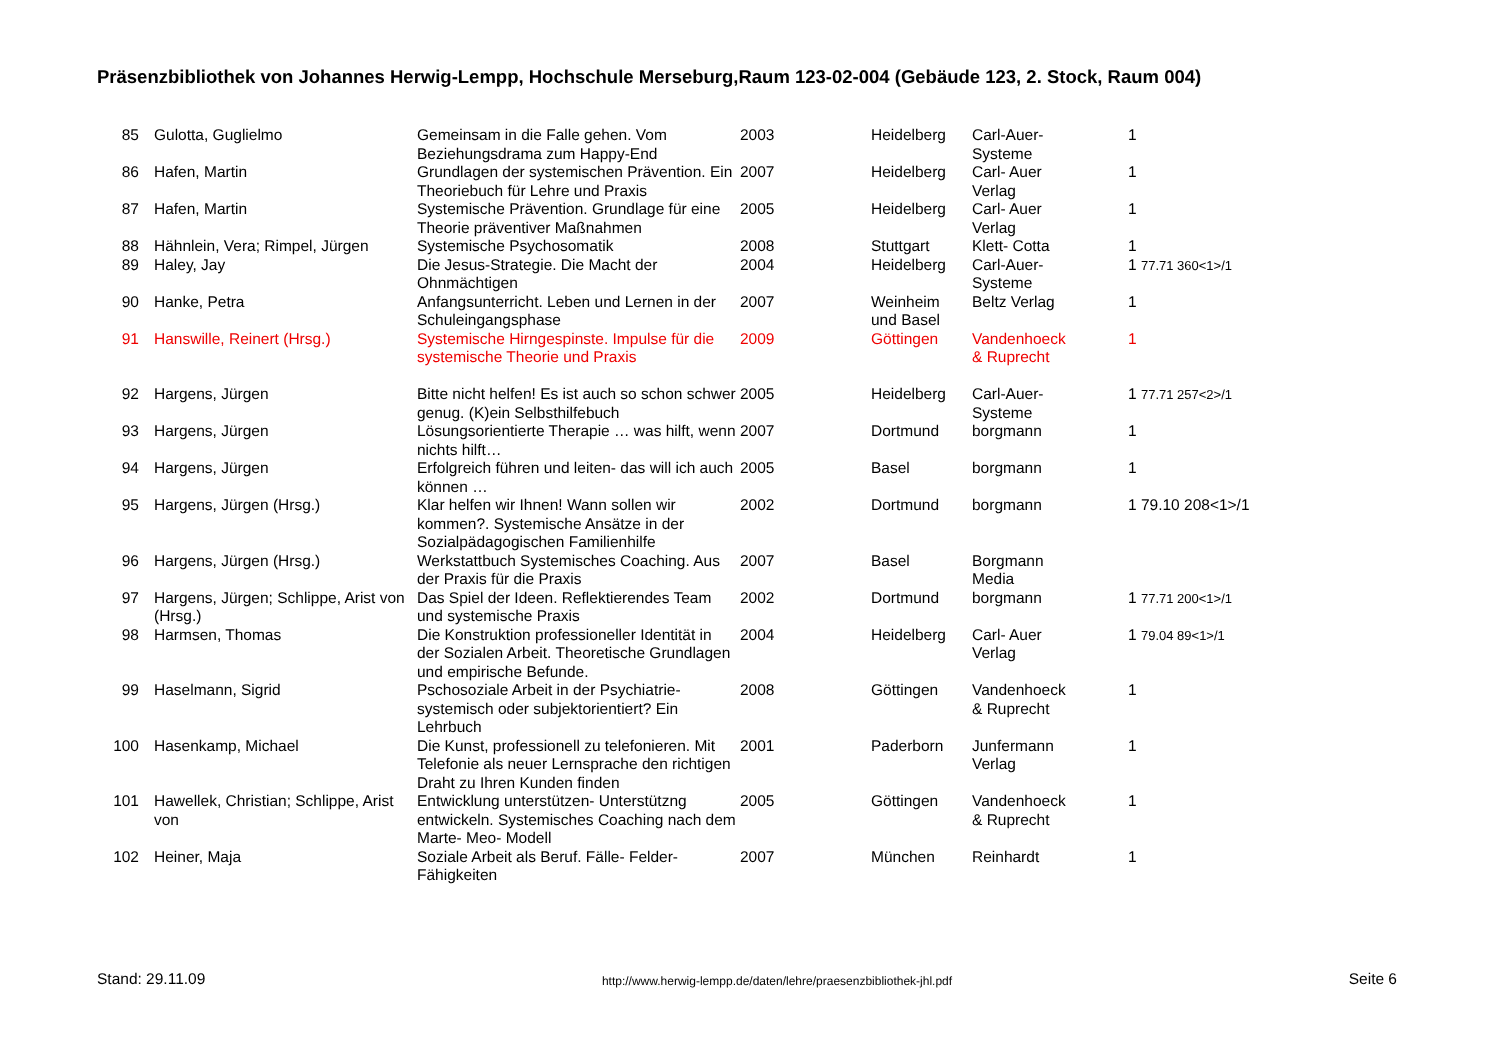Präsenzbibliothek von Johannes Herwig-Lempp, Hochschule Merseburg,Raum 123-02-004 (Gebäude 123, 2. Stock, Raum 004)
| 85 | Gulotta, Guglielmo | Gemeinsam in die Falle gehen. Vom Beziehungsdrama zum Happy-End | 2003 | Heidelberg | Carl-Auer- Systeme | 1 |
| 86 | Hafen, Martin | Grundlagen der systemischen Prävention. Ein Theoriebuch für Lehre und Praxis | 2007 | Heidelberg | Carl- Auer Verlag | 1 |
| 87 | Hafen, Martin | Systemische Prävention. Grundlage für eine Theorie präventiver Maßnahmen | 2005 | Heidelberg | Carl- Auer Verlag | 1 |
| 88 | Hähnlein, Vera; Rimpel, Jürgen | Systemische Psychosomatik | 2008 | Stuttgart | Klett- Cotta | 1 |
| 89 | Haley, Jay | Die Jesus-Strategie. Die Macht der Ohnmächtigen | 2004 | Heidelberg | Carl-Auer- Systeme | 1 77.71 360<1>/1 |
| 90 | Hanke, Petra | Anfangsunterricht. Leben und Lernen in der Schuleingangsphase | 2007 | Weinheim und Basel | Beltz Verlag | 1 |
| 91 | Hanswille, Reinert (Hrsg.) | Systemische Hirngespinste. Impulse für die systemische Theorie und Praxis | 2009 | Göttingen | Vandenhoeck & Ruprecht | 1 |
| 92 | Hargens, Jürgen | Bitte nicht helfen! Es ist auch so schon schwer genug. (K)ein Selbsthilfebuch | 2005 | Heidelberg | Carl-Auer- Systeme | 1 77.71 257<2>/1 |
| 93 | Hargens, Jürgen | Lösungsorientierte Therapie … was hilft, wenn nichts hilft… | 2007 | Dortmund | borgmann | 1 |
| 94 | Hargens, Jürgen | Erfolgreich führen und leiten- das will ich auch können … | 2005 | Basel | borgmann | 1 |
| 95 | Hargens, Jürgen (Hrsg.) | Klar helfen wir Ihnen! Wann sollen wir kommen?. Systemische Ansätze in der Sozialpädagogischen Familienhilfe | 2002 | Dortmund | borgmann | 1 79.10 208<1>/1 |
| 96 | Hargens, Jürgen (Hrsg.) | Werkstattbuch Systemisches Coaching. Aus der Praxis für die Praxis | 2007 | Basel | Borgmann Media | |
| 97 | Hargens, Jürgen; Schlippe, Arist von (Hrsg.) | Das Spiel der Ideen. Reflektierendes Team und systemische Praxis | 2002 | Dortmund | borgmann | 1 77.71 200<1>/1 |
| 98 | Harmsen, Thomas | Die Konstruktion professioneller Identität in der Sozialen Arbeit. Theoretische Grundlagen und empirische Befunde. | 2004 | Heidelberg | Carl- Auer Verlag | 1 79.04 89<1>/1 |
| 99 | Haselmann, Sigrid | Pschosoziale Arbeit in der Psychiatrie- systemisch oder subjektorientiert? Ein Lehrbuch | 2008 | Göttingen | Vandenhoeck & Ruprecht | 1 |
| 100 | Hasenkamp, Michael | Die Kunst, professionell zu telefonieren. Mit Telefonie als neuer Lernsprache den richtigen Draht zu Ihren Kunden finden | 2001 | Paderborn | Junfermann Verlag | 1 |
| 101 | Hawellek, Christian; Schlippe, Arist von | Entwicklung unterstützen- Unterstützng entwickeln. Systemisches Coaching nach dem Marte- Meo- Modell | 2005 | Göttingen | Vandenhoeck & Ruprecht | 1 |
| 102 | Heiner, Maja | Soziale Arbeit als Beruf. Fälle- Felder- Fähigkeiten | 2007 | München | Reinhardt | 1 |
Stand: 29.11.09 http://www.herwig-lempp.de/daten/lehre/praesenzbibliothek-jhl.pdf Seite 6